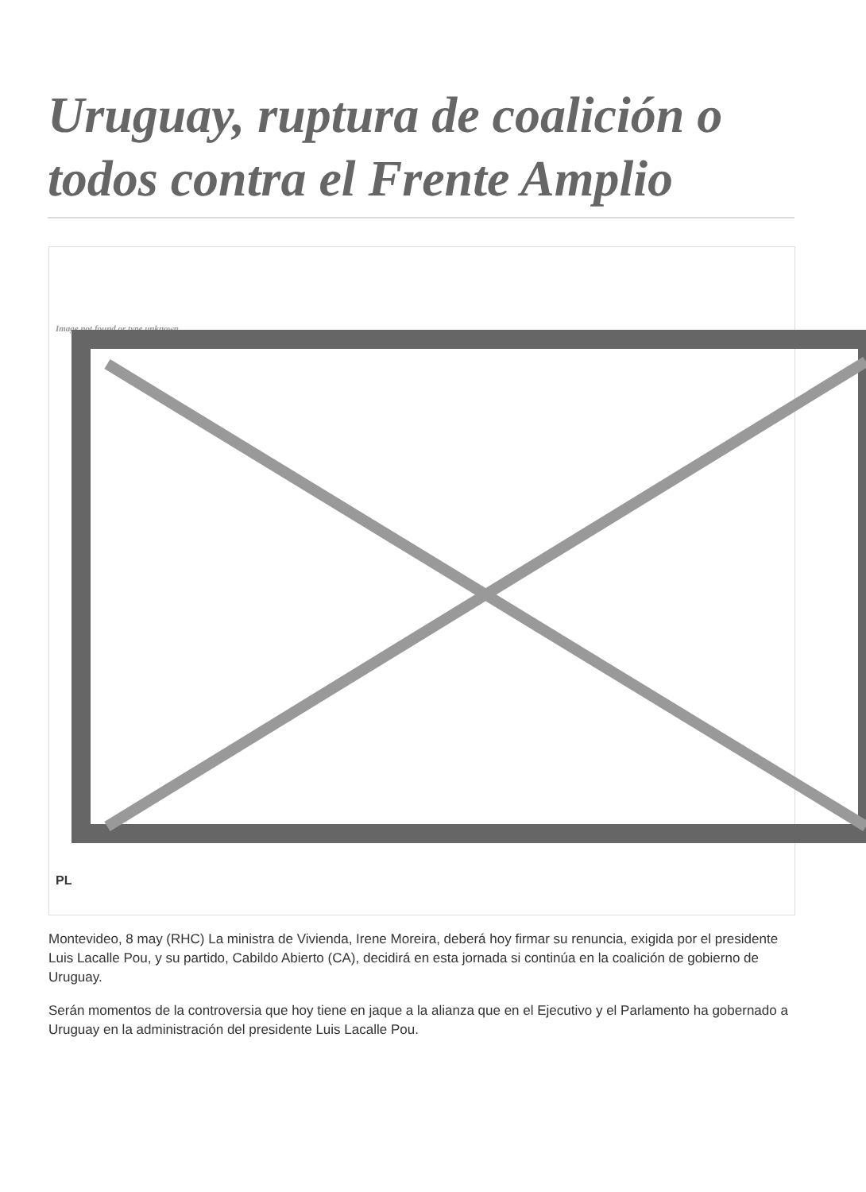Uruguay, ruptura de coalición o todos contra el Frente Amplio
Image not found or type unknown
PL
Montevideo, 8 may (RHC) La ministra de Vivienda, Irene Moreira, deberá hoy firmar su renuncia, exigida por el presidente Luis Lacalle Pou, y su partido, Cabildo Abierto (CA), decidirá en esta jornada si continúa en la coalición de gobierno de Uruguay.
Serán momentos de la controversia que hoy tiene en jaque a la alianza que en el Ejecutivo y el Parlamento ha gobernado a Uruguay en la administración del presidente Luis Lacalle Pou.